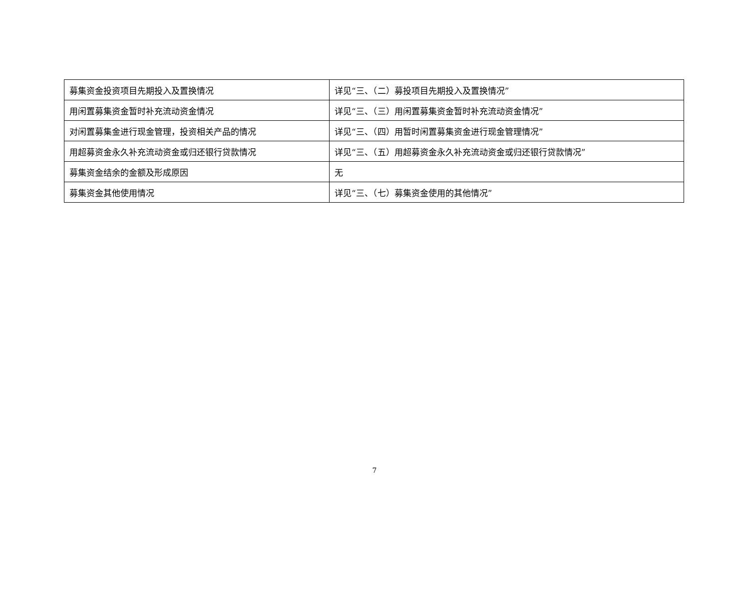| 募集资金投资项目先期投入及置换情况 | 详见“三、（二）募投项目先期投入及置换情况” |
| 用闲置募集资金暂时补充流动资金情况 | 详见“三、（三）用闲置募集资金暂时补充流动资金情况” |
| 对闲置募集金进行现金管理，投资相关产品的情况 | 详见“三、（四）用暂时闲置募集资金进行现金管理情况” |
| 用超募资金永久补充流动资金或归还银行贷款情况 | 详见“三、（五）用超募资金永久补充流动资金或归还银行贷款情况” |
| 募集资金结余的金额及形成原因 | 无 |
| 募集资金其他使用情况 | 详见“三、（七）募集资金使用的其他情况” |
7